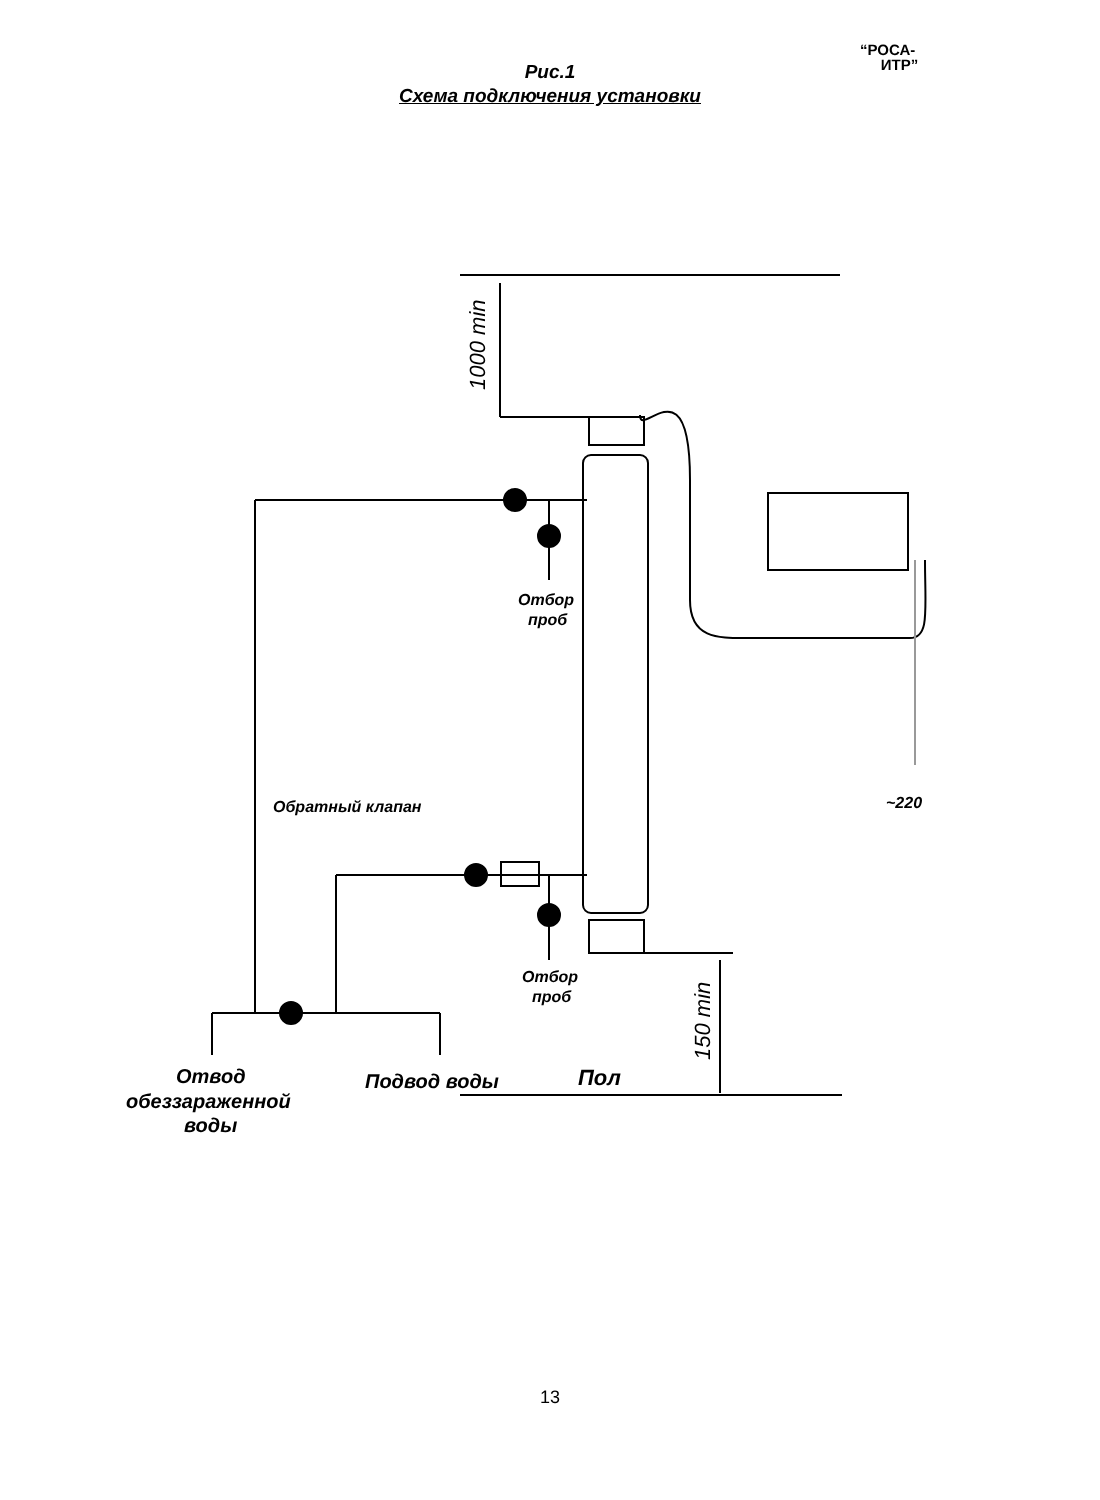“РОСА-
ИТР”
Рис.1
Схема подключения установки
1000 min
150 min
Отбор
проб
Отбор
проб
Обратный клапан
~220
Отвод
обеззараженной
воды
Подвод воды
Пол
13